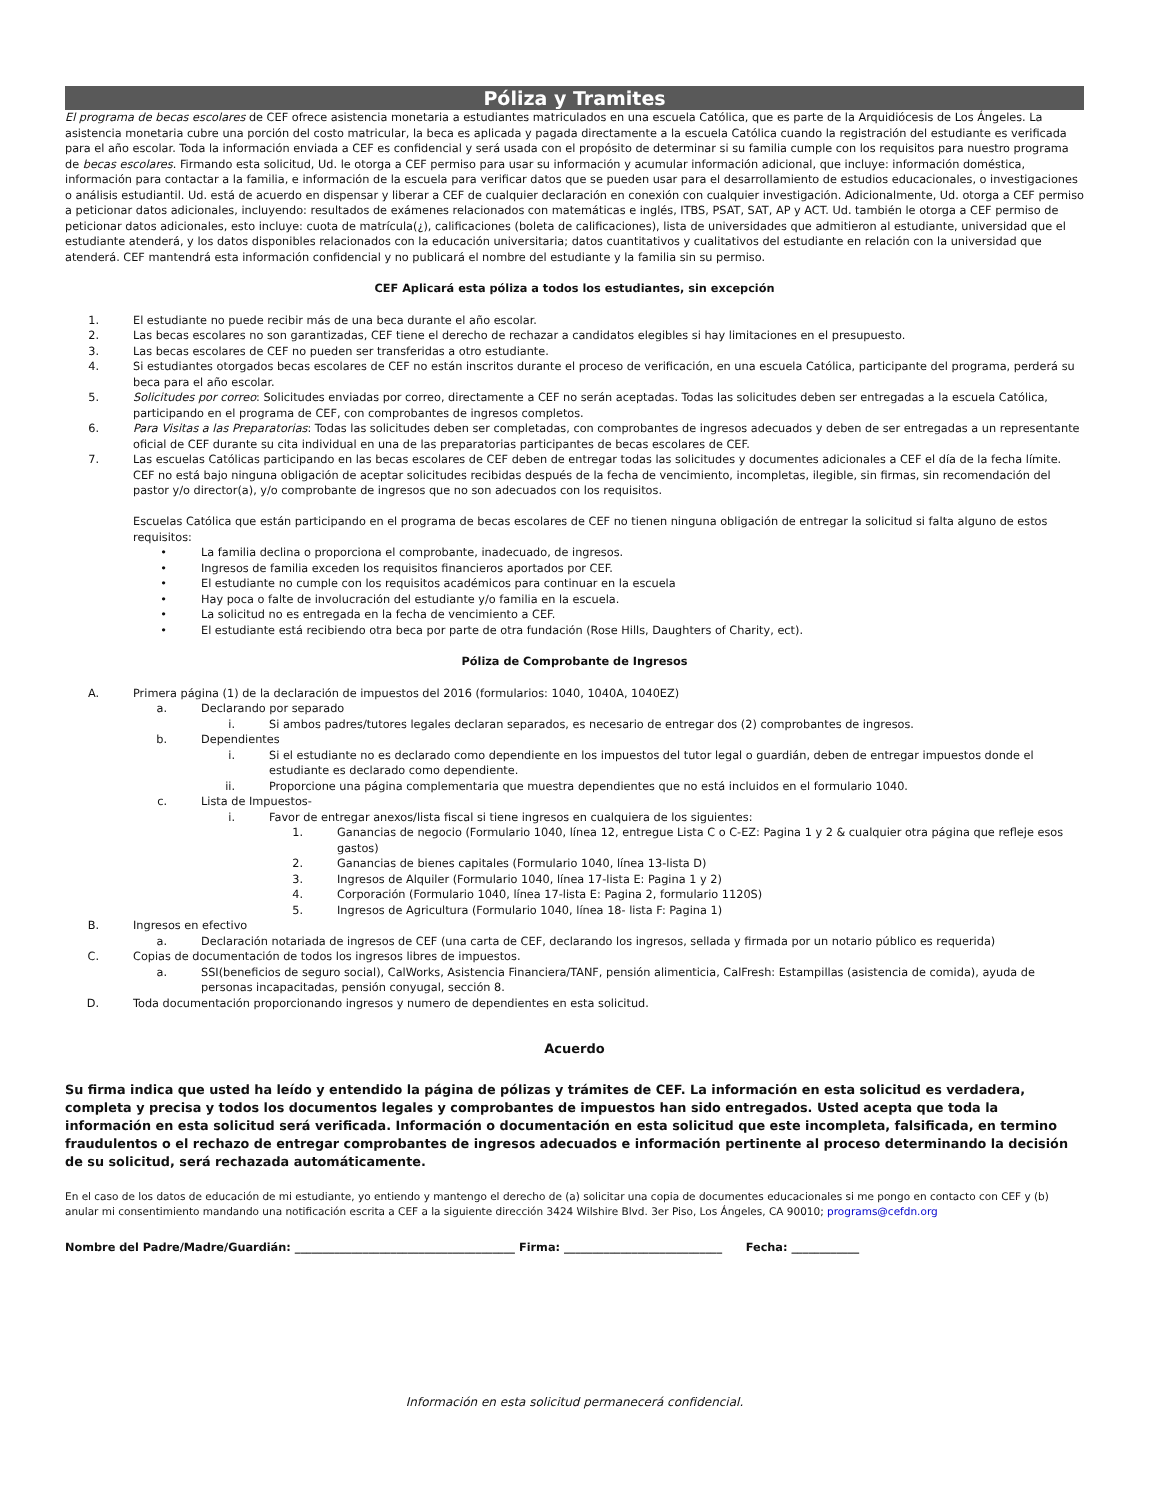Póliza y Tramites
El programa de becas escolares de CEF ofrece asistencia monetaria a estudiantes matriculados en una escuela Católica, que es parte de la Arquidiócesis de Los Ángeles. La asistencia monetaria cubre una porción del costo matricular, la beca es aplicada y pagada directamente a la escuela Católica cuando la registración del estudiante es verificada para el año escolar. Toda la información enviada a CEF es confidencial y será usada con el propósito de determinar si su familia cumple con los requisitos para nuestro programa de becas escolares. Firmando esta solicitud, Ud. le otorga a CEF permiso para usar su información y acumular información adicional, que incluye: información doméstica, información para contactar a la familia, e información de la escuela para verificar datos que se pueden usar para el desarrollamiento de estudios educacionales, o investigaciones o análisis estudiantil. Ud. está de acuerdo en dispensar y liberar a CEF de cualquier declaración en conexión con cualquier investigación. Adicionalmente, Ud. otorga a CEF permiso a peticionar datos adicionales, incluyendo: resultados de exámenes relacionados con matemáticas e inglés, ITBS, PSAT, SAT, AP y ACT. Ud. también le otorga a CEF permiso de peticionar datos adicionales, esto incluye: cuota de matrícula(¿), calificaciones (boleta de calificaciones), lista de universidades que admitieron al estudiante, universidad que el estudiante atenderá, y los datos disponibles relacionados con la educación universitaria; datos cuantitativos y cualitativos del estudiante en relación con la universidad que atenderá. CEF mantendrá esta información confidencial y no publicará el nombre del estudiante y la familia sin su permiso.
CEF Aplicará esta póliza a todos los estudiantes, sin excepción
1. El estudiante no puede recibir más de una beca durante el año escolar.
2. Las becas escolares no son garantizadas, CEF tiene el derecho de rechazar a candidatos elegibles si hay limitaciones en el presupuesto.
3. Las becas escolares de CEF no pueden ser transferidas a otro estudiante.
4. Si estudiantes otorgados becas escolares de CEF no están inscritos durante el proceso de verificación, en una escuela Católica, participante del programa, perderá su beca para el año escolar.
5. Solicitudes por correo: Solicitudes enviadas por correo, directamente a CEF no serán aceptadas. Todas las solicitudes deben ser entregadas a la escuela Católica, participando en el programa de CEF, con comprobantes de ingresos completos.
6. Para Visitas a las Preparatorias: Todas las solicitudes deben ser completadas, con comprobantes de ingresos adecuados y deben de ser entregadas a un representante oficial de CEF durante su cita individual en una de las preparatorias participantes de becas escolares de CEF.
7. Las escuelas Católicas participando en las becas escolares de CEF deben de entregar todas las solicitudes y documentes adicionales a CEF el día de la fecha límite. CEF no está bajo ninguna obligación de aceptar solicitudes recibidas después de la fecha de vencimiento, incompletas, ilegible, sin firmas, sin recomendación del pastor y/o director(a), y/o comprobante de ingresos que no son adecuados con los requisitos.
Escuelas Católica que están participando en el programa de becas escolares de CEF no tienen ninguna obligación de entregar la solicitud si falta alguno de estos requisitos:
• La familia declina o proporciona el comprobante, inadecuado, de ingresos.
• Ingresos de familia exceden los requisitos financieros aportados por CEF.
• El estudiante no cumple con los requisitos académicos para continuar en la escuela
• Hay poca o falte de involucración del estudiante y/o familia en la escuela.
• La solicitud no es entregada en la fecha de vencimiento a CEF.
• El estudiante está recibiendo otra beca por parte de otra fundación (Rose Hills, Daughters of Charity, ect).
Póliza de Comprobante de Ingresos
A. Primera página (1) de la declaración de impuestos del 2016 (formularios: 1040, 1040A, 1040EZ)
a. Declarando por separado
i. Si ambos padres/tutores legales declaran separados, es necesario de entregar dos (2) comprobantes de ingresos.
b. Dependientes
i. Si el estudiante no es declarado como dependiente en los impuestos del tutor legal o guardián, deben de entregar impuestos donde el estudiante es declarado como dependiente.
ii. Proporcione una página complementaria que muestra dependientes que no está incluidos en el formulario 1040.
c. Lista de Impuestos-
i. Favor de entregar anexos/lista fiscal si tiene ingresos en cualquiera de los siguientes:
1. Ganancias de negocio (Formulario 1040, línea 12, entregue Lista C o C-EZ: Pagina 1 y 2 & cualquier otra página que refleje esos gastos)
2. Ganancias de bienes capitales (Formulario 1040, línea 13-lista D)
3. Ingresos de Alquiler (Formulario 1040, línea 17-lista E: Pagina 1 y 2)
4. Corporación (Formulario 1040, línea 17-lista E: Pagina 2, formulario 1120S)
5. Ingresos de Agricultura (Formulario 1040, línea 18- lista F: Pagina 1)
B. Ingresos en efectivo
a. Declaración notariada de ingresos de CEF (una carta de CEF, declarando los ingresos, sellada y firmada por un notario público es requerida)
C. Copias de documentación de todos los ingresos libres de impuestos.
a. SSI(beneficios de seguro social), CalWorks, Asistencia Financiera/TANF, pensión alimenticia, CalFresh: Estampillas (asistencia de comida), ayuda de personas incapacitadas, pensión conyugal, sección 8.
D. Toda documentación proporcionando ingresos y numero de dependientes en esta solicitud.
Acuerdo
Su firma indica que usted ha leído y entendido la página de pólizas y trámites de CEF. La información en esta solicitud es verdadera, completa y precisa y todos los documentos legales y comprobantes de impuestos han sido entregados. Usted acepta que toda la información en esta solicitud será verificada. Información o documentación en esta solicitud que este incompleta, falsificada, en termino fraudulentos o el rechazo de entregar comprobantes de ingresos adecuados e información pertinente al proceso determinando la decisión de su solicitud, será rechazada automáticamente.
En el caso de los datos de educación de mi estudiante, yo entiendo y mantengo el derecho de (a) solicitar una copia de documentes educacionales si me pongo en contacto con CEF y (b) anular mi consentimiento mandando una notificación escrita a CEF a la siguiente dirección 3424 Wilshire Blvd. 3er Piso, Los Ángeles, CA 90010; programs@cefdn.org
Nombre del Padre/Madre/Guardián: _______________________________________ Firma: ____________________________ Fecha: ____________
Información en esta solicitud permanecerá confidencial.